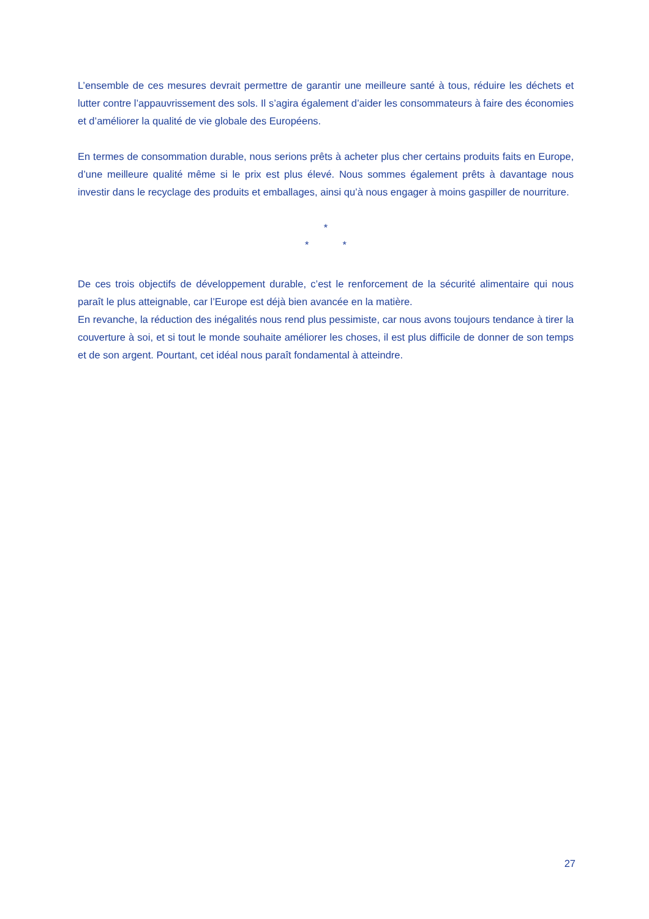L’ensemble de ces mesures devrait permettre de garantir une meilleure santé à tous, réduire les déchets et lutter contre l’appauvrissement des sols. Il s’agira également d’aider les consommateurs à faire des économies et d’améliorer la qualité de vie globale des Européens.
En termes de consommation durable, nous serions prêts à acheter plus cher certains produits faits en Europe, d’une meilleure qualité même si le prix est plus élevé. Nous sommes également prêts à davantage nous investir dans le recyclage des produits et emballages, ainsi qu’à nous engager à moins gaspiller de nourriture.
*
* *
De ces trois objectifs de développement durable, c’est le renforcement de la sécurité alimentaire qui nous paraît le plus atteignable, car l’Europe est déjà bien avancée en la matière.
En revanche, la réduction des inégalités nous rend plus pessimiste, car nous avons toujours tendance à tirer la couverture à soi, et si tout le monde souhaite améliorer les choses, il est plus difficile de donner de son temps et de son argent. Pourtant, cet idéal nous paraît fondamental à atteindre.
27